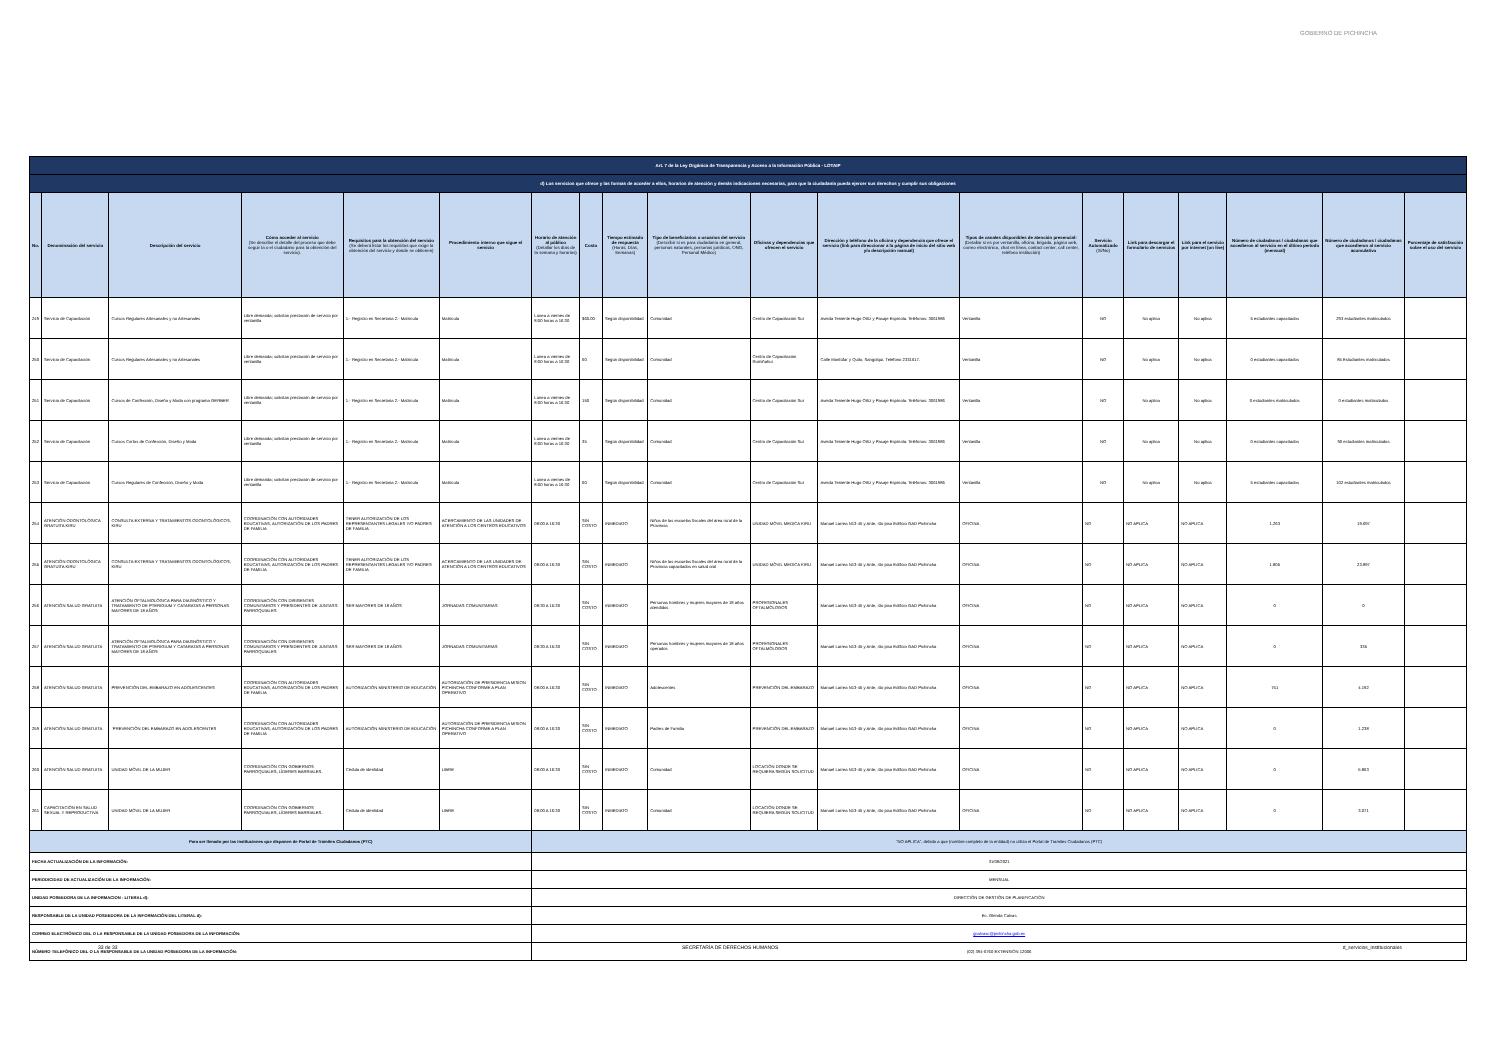GOBIERNO DE PICHINCHA
| Art. 7 de la Ley Orgánica de Transparencia y Acceso a la Información Pública - LOTAIP | | | | | | | | | | | | | | | | | | |
| d) Los servicios que ofrece y las formas de acceder a ellos, horarios de atención y demás indicaciones necesarias, para que la ciudadanía pueda ejercer sus derechos y cumplir sus obligaciones | | | | | | | | | | | | | | | | | | |
| No. | Denominación del servicio | Descripción del servicio | Cómo acceder al servicio (Se describe el detalle del proceso que debe seguir la o el ciudadano para la obtención del servicio). | Requisitos para la obtención del servicio (Se deberá listar los requisitos que exige la obtención del servicio y donde se obtienen) | Procedimiento interno que sigue el servicio | Horario de atención al público (Detallar los días de la semana y horarios) | Costo | Tiempo estimado de respuesta (Horas, Días, Semanas) | Tipo de beneficiarios o usuarios del servicio (Describir si es para ciudadanía en general, personas naturales, personas jurídicas, ONG, Personal Médico) | Oficinas y dependencias que ofrecen el servicio | Dirección y teléfono de la oficina y dependencia que ofrece el servicio (link para direccionar a la página de inicio del sitio web y/o descripción manual) | Tipos de canales disponibles de atención presencial: (Detallar si es por ventanilla, oficina, brigada, página web, correo electrónico, chat en línea, contact center, call center, teléfono institución) | Servicio Automatizado (Si/No) | Link para descargar el formulario de servicios | Link para el servicio por internet (on line) | Número de ciudadanos / ciudadanas que accedieron al servicio en el último período (mensual) | Número de ciudadanos / ciudadanas que accedieron al servicio acumulativo | Porcentaje de satisfacción sobre el uso del servicio |
| 249 | Servicio de Capacitación | Cursos Regulares Artesanales y no Artesanales | Libre demanda; solicitan prestación de servicio por ventanilla | 1.- Registro en Secretaria 2.- Matrícula | Matrícula | Lunea a viernes de 8:00 horas a 16:30 | $60.00 | Según disponibilidad | Comunidad | Centro de Capacitación Sur | Aveida Teniente Hugo Ortiz y Pasaje Espínola. Teléfonos: 3061986 | Ventanilla | NO | No aplica | No aplica | 5 estudiantes capacitados | 293 estudiantes matriculados | |
| 250 | Servicio de Capacitación | Cursos Regulares Artesanales y no Artesanales | Libre demanda; solicitan prestación de servicio por ventanilla | 1.- Registro en Secretaria 2.- Matrícula | Matrícula | Lunea a viernes de 8:00 horas a 16:30 | 60 | Según disponibilidad | Comunidad | Centro de Capacitación Rumiñahui | Calle Montúfar y Quito, Sangolquí. Teléfono 2331617. | Ventanilla | NO | No aplica | No aplica | 0 estudiantes capacitados | 85 Estudiantes matriculados | |
| 251 | Servicio de Capacitación | Cursos de Confección, Diseño y Moda con programa GERBER | Libre demanda; solicitan prestación de servicio por ventanilla | 1.- Registro en Secretaria 2.- Matrícula | Matrícula | Lunea a viernes de 8:00 horas a 16:30 | 150 | Según disponibilidad | Comunidad | Centro de Capacitación Sur | Aveida Teniente Hugo Ortiz y Pasaje Espínola. Teléfonos: 3061986 | Ventanilla | NO | No aplica | No aplica | 0 estudiantes matriculados | 0 estudiantes matriculados | |
| 252 | Servicio de Capacitación | Cursos Cortos de Confección, Diseño y Moda | Libre demanda; solicitan prestación de servicio por ventanilla | 1.- Registro en Secretaria 2.- Matrícula | Matrícula | Lunea a viernes de 8:00 horas a 16:30 | 35 | Según disponibilidad | Comunidad | Centro de Capacitación Sur | Aveida Teniente Hugo Ortiz y Pasaje Espínola. Teléfonos: 3061986 | Ventanilla | NO | No aplica | No aplica | 0 estudiantes capacitados | 90 estudiantes matriculados | |
| 253 | Servicio de Capacitación | Cursos Regulares de Confección, Diseño y Moda | Libre demanda; solicitan prestación de servicio por ventanilla | 1.- Registro en Secretaria 2.- Matrícula | Matrícula | Lunea a viernes de 8:00 horas a 16:30 | 60 | Según disponibilidad | Comunidad | Centro de Capacitación Sur | Aveida Teniente Hugo Ortiz y Pasaje Espínola. Teléfonos: 3061986 | Ventanilla | NO | No aplica | No aplica | 5 estudiantes capacitados | 102 estudiantes matriculados | |
| 254 | ATENCIÓN ODONTOLÓGICA GRATUITA KIRU | CONSULTA EXTERNA Y TRATAMIENTOS ODONTOLÓGICOS, KIRU | COORDINACIÓN CON AUTORIDADES EDUCATIVAS, AUTORIZACIÓN DE LOS PADRES DE FAMILIA | TENER AUTORIZACIÓN DE LOS REPRESENTANTES LEGALES Y/O PADRES DE FAMILIA | ACERCAMIENTO DE LAS UNIDADES DE ATENCIÓN A LOS CENTROS EDUCATIVOS | 08:00 A 16:30 | SIN COSTO | INMEDIATO | Niños de las escuelas fiscales del área rural de la Provincia | UNIDAD MÓVIL MEDICA KIRU | Manuel Larrea N13-45 y Ante, 4to piso Edificio GAD Pichincha | OFICINA | NO | NO APLICA | NO APLICA | 1.263 | 19.697 | |
| 255 | ATENCIÓN ODONTOLÓGICA GRATUITA KIRU | CONSULTA EXTERNA Y TRATAMIENTOS ODONTOLÓGICOS, KIRU | COORDINACIÓN CON AUTORIDADES EDUCATIVAS, AUTORIZACIÓN DE LOS PADRES DE FAMILIA | TENER AUTORIZACIÓN DE LOS REPRESENTANTES LEGALES Y/O PADRES DE FAMILIA | ACERCAMIENTO DE LAS UNIDADES DE ATENCIÓN A LOS CENTROS EDUCATIVOS | 08:00 A 16:30 | SIN COSTO | INMEDIATO | Niños de las escuelas fiscales del área rural de la Provincia capacitados en salud oral | UNIDAD MÓVIL MEDICA KIRU | Manuel Larrea N13-45 y Ante, 4to piso Edificio GAD Pichincha | OFICINA | NO | NO APLICA | NO APLICA | 1.805 | 23.897 | |
| 256 | ATENCIÓN SALUD GRATUITA | ATENCIÓN OFTALMOLÓGICA PARA DIAGNÓSTICO Y TRATAMIENTO DE PTERIGIUM Y CATARATAS A PERSONAS MAYORES DE 18 AÑOS | COORDINACIÓN CON DIRIGENTES COMUNITARIOS Y PRESIDENTES DE JUNTASS PARROQUIALES | SER MAYORES DE 18 AÑOS | JORNADAS COMUNITARIAS | 08:30 A 15:30 | SIN COSTO | INMEDIATO | Personas hombres y mujeres mayores de 18 años atendidos | PROFESIONALES OFTALMÓLOGOS | Manuel Larrea N13-45 y Ante, 4to piso Edificio GAD Pichincha | OFICINA | NO | NO APLICA | NO APLICA | 0 | 0 | |
| 257 | ATENCIÓN SALUD GRATUITA | ATENCIÓN OFTALMOLÓGICA PARA DIAGNÓSTICO Y TRATAMIENTO DE PTERIGIUM Y CATARATAS A PERSONAS MAYORES DE 18 AÑOS | COORDINACIÓN CON DIRIGENTES COMUNITARIOS Y PRESIDENTES DE JUNTASS PARROQUIALES | SER MAYORES DE 18 AÑOS | JORNADAS COMUNITARIAS | 08:30 A 15:30 | SIN COSTO | INMEDIATO | Personas hombres y mujeres mayores de 18 años operados | PROFESIONALES OFTALMÓLOGOS | Manuel Larrea N13-45 y Ante, 4to piso Edificio GAD Pichincha | OFICINA | NO | NO APLICA | NO APLICA | 0 | 335 | |
| 258 | ATENCIÓN SALUD GRATUITA | PREVENCIÓN DEL EMBARAZO EN ADOLESCENTES | COORDINACIÓN CON AUTORIDADES EDUCATIVAS, AUTORIZACIÓN DE LOS PADRES DE FAMILIA | AUTORIZACIÓN MINISTERIO DE EDUCACIÓN | AUTORIZACIÓN DE PRESIDENCIA MISION PICHINCHA CONFORME A PLAN OPERATIVO | 08:00 A 16:30 | SIN COSTO | INMEDIATO | Adolescentes | PREVENCIÓN DEL EMBARAZO | Manuel Larrea N13-45 y Ante, 4to piso Edificio GAD Pichincha | OFICINA | NO | NO APLICA | NO APLICA | 751 | 4.192 | |
| 259 | ATENCIÓN SALUD GRATUITA | `PREVENCIÓN DEL EMBARAZO EN ADOLESCENTES | COORDINACIÓN CON AUTORIDADES EDUCATIVAS, AUTORIZACIÓN DE LOS PADRES DE FAMILIA | AUTORIZACIÓN MINISTERIO DE EDUCACIÓN | AUTORIZACIÓN DE PRESIDENCIA MISION PICHINCHA CONFORME A PLAN OPERATIVO | 08:00 A 16:30 | SIN COSTO | INMEDIATO | Padres de Familia | PREVENCIÓN DEL EMBARAZO | Manuel Larrea N13-45 y Ante, 4to piso Edificio GAD Pichincha | OFICINA | NO | NO APLICA | NO APLICA | 0 | 1.238 | |
| 260 | ATENCIÓN SALUD GRATUITA | UNIDAD MÓVIL DE LA MUJER | COORDINACIÓN CON GOBIERNOS PARROQUIALES, LÍDERES BARRIALES. | Cédula de identidad | LIBRE | 08:00 A 16:30 | SIN COSTO | INMEDIATO | Comunidad | LOCACIÓN DONDE SE REQUIERA SEGÚN SOLICITUD | Manuel Larrea N13-45 y Ante, 4to piso Edificio GAD Pichincha | OFICINA | NO | NO APLICA | NO APLICA | 0 | 5.863 | |
| 261 | CAPACITACIÓN EN SALUD SEXUAL Y REPRODUCTIVA | UNIDAD MÓVIL DE LA MUJER | COORDINACIÓN CON GOBIERNOS PARROQUIALES, LÍDERES BARRIALES. | Cédula de identidad | LIBRE | 08:00 A 16:30 | SIN COSTO | INMEDIATO | Comunidad | LOCACIÓN DONDE SE REQUIERA SEGÚN SOLICITUD | Manuel Larrea N13-45 y Ante, 4to piso Edificio GAD Pichincha | OFICINA | NO | NO APLICA | NO APLICA | 0 | 3.071 | |
| Para ser llenado por las instituciones que disponen de Portal de Trámites Ciudadanos (PTC) | | | | | | "NO APLICA", debido a que (nombre completo de la entidad) no utiliza el Portal de Tramites Ciudadanos (PTC) | | | | | | | | | | | | |
| FECHA ACTUALIZACIÓN DE LA INFORMACIÓN: | | | | | | 31/08/2021 | | | | | | | | | | | | |
| PERIODICIDAD DE ACTUALIZACIÓN DE LA INFORMACIÓN: | | | | | | MENSUAL | | | | | | | | | | | | |
| UNIDAD POSEEDORA DE LA INFORMACION - LITERAL d): | | | | | | DIRECCIÓN DE GESTIÓN DE PLANIFICACIÓN | | | | | | | | | | | | |
| RESPONSABLE DE LA UNIDAD POSEEDORA DE LA INFORMACIÓN DEL LITERAL d): | | | | | | Ec. Glenda Calvas | | | | | | | | | | | | |
| CORREO ELECTRÓNICO DEL O LA RESPONSABLE DE LA UNIDAD POSEEDORA DE LA INFORMACIÓN: | | | | | | gcalvasc@pichincha.gob.ec | | | | | | | | | | | | |
| NÚMERO TELEFÓNICO DEL O LA RESPONSABLE DE LA UNIDAD POSEEDORA DE LA INFORMACIÓN: | | | | | | (02) 394-6760 EXTENSIÓN 12006 | | | | | | | | | | | | |
33 de 33 SECRETARÍA DE DERECHOS HUMANOS d_servicios_institucionales